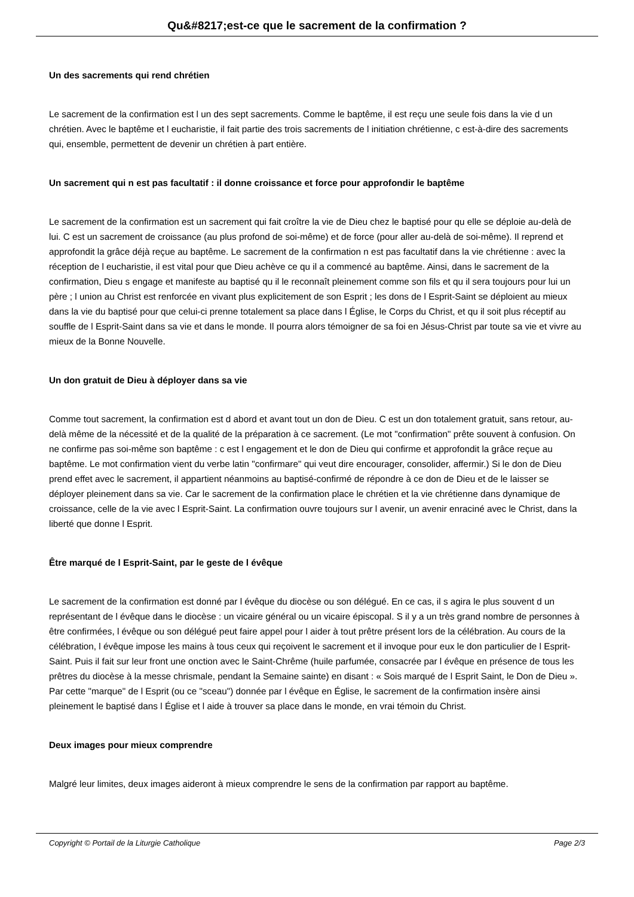Qu&#8217;est-ce que le sacrement de la confirmation ?
Un des sacrements qui rend chrétien
Le sacrement de la confirmation est l un des sept sacrements. Comme le baptême, il est reçu une seule fois dans la vie d un chrétien. Avec le baptême et l eucharistie, il fait partie des trois sacrements de l initiation chrétienne, c est-à-dire des sacrements qui, ensemble, permettent de devenir un chrétien à part entière.
Un sacrement qui n est pas facultatif : il donne croissance et force pour approfondir le baptême
Le sacrement de la confirmation est un sacrement qui fait croître la vie de Dieu chez le baptisé pour qu elle se déploie au-delà de lui. C est un sacrement de croissance (au plus profond de soi-même) et de force (pour aller au-delà de soi-même). Il reprend et approfondit la grâce déjà reçue au baptême. Le sacrement de la confirmation n est pas facultatif dans la vie chrétienne : avec la réception de l eucharistie, il est vital pour que Dieu achève ce qu il a commencé au baptême. Ainsi, dans le sacrement de la confirmation, Dieu s engage et manifeste au baptisé qu il le reconnaît pleinement comme son fils et qu il sera toujours pour lui un père ; l union au Christ est renforcée en vivant plus explicitement de son Esprit ; les dons de l Esprit-Saint se déploient au mieux dans la vie du baptisé pour que celui-ci prenne totalement sa place dans l Église, le Corps du Christ, et qu il soit plus réceptif au souffle de l Esprit-Saint dans sa vie et dans le monde. Il pourra alors témoigner de sa foi en Jésus-Christ par toute sa vie et vivre au mieux de la Bonne Nouvelle.
Un don gratuit de Dieu à déployer dans sa vie
Comme tout sacrement, la confirmation est d abord et avant tout un don de Dieu. C est un don totalement gratuit, sans retour, au-delà même de la nécessité et de la qualité de la préparation à ce sacrement. (Le mot "confirmation" prête souvent à confusion. On ne confirme pas soi-même son baptême : c est l engagement et le don de Dieu qui confirme et approfondit la grâce reçue au baptême. Le mot confirmation vient du verbe latin "confirmare" qui veut dire encourager, consolider, affermir.) Si le don de Dieu prend effet avec le sacrement, il appartient néanmoins au baptisé-confirmé de répondre à ce don de Dieu et de le laisser se déployer pleinement dans sa vie. Car le sacrement de la confirmation place le chrétien et la vie chrétienne dans dynamique de croissance, celle de la vie avec l Esprit-Saint. La confirmation ouvre toujours sur l avenir, un avenir enraciné avec le Christ, dans la liberté que donne l Esprit.
Être marqué de l Esprit-Saint, par le geste de l évêque
Le sacrement de la confirmation est donné par l évêque du diocèse ou son délégué. En ce cas, il s agira le plus souvent d un représentant de l évêque dans le diocèse : un vicaire général ou un vicaire épiscopal. S il y a un très grand nombre de personnes à être confirmées, l évêque ou son délégué peut faire appel pour l aider à tout prêtre présent lors de la célébration. Au cours de la célébration, l évêque impose les mains à tous ceux qui reçoivent le sacrement et il invoque pour eux le don particulier de l Esprit-Saint. Puis il fait sur leur front une onction avec le Saint-Chrême (huile parfumée, consacrée par l évêque en présence de tous les prêtres du diocèse à la messe chrismale, pendant la Semaine sainte) en disant : « Sois marqué de l Esprit Saint, le Don de Dieu ». Par cette "marque" de l Esprit (ou ce "sceau") donnée par l évêque en Église, le sacrement de la confirmation insère ainsi pleinement le baptisé dans l Église et l aide à trouver sa place dans le monde, en vrai témoin du Christ.
Deux images pour mieux comprendre
Malgré leur limites, deux images aideront à mieux comprendre le sens de la confirmation par rapport au baptême.
Copyright © Portail de la Liturgie Catholique Page 2/3